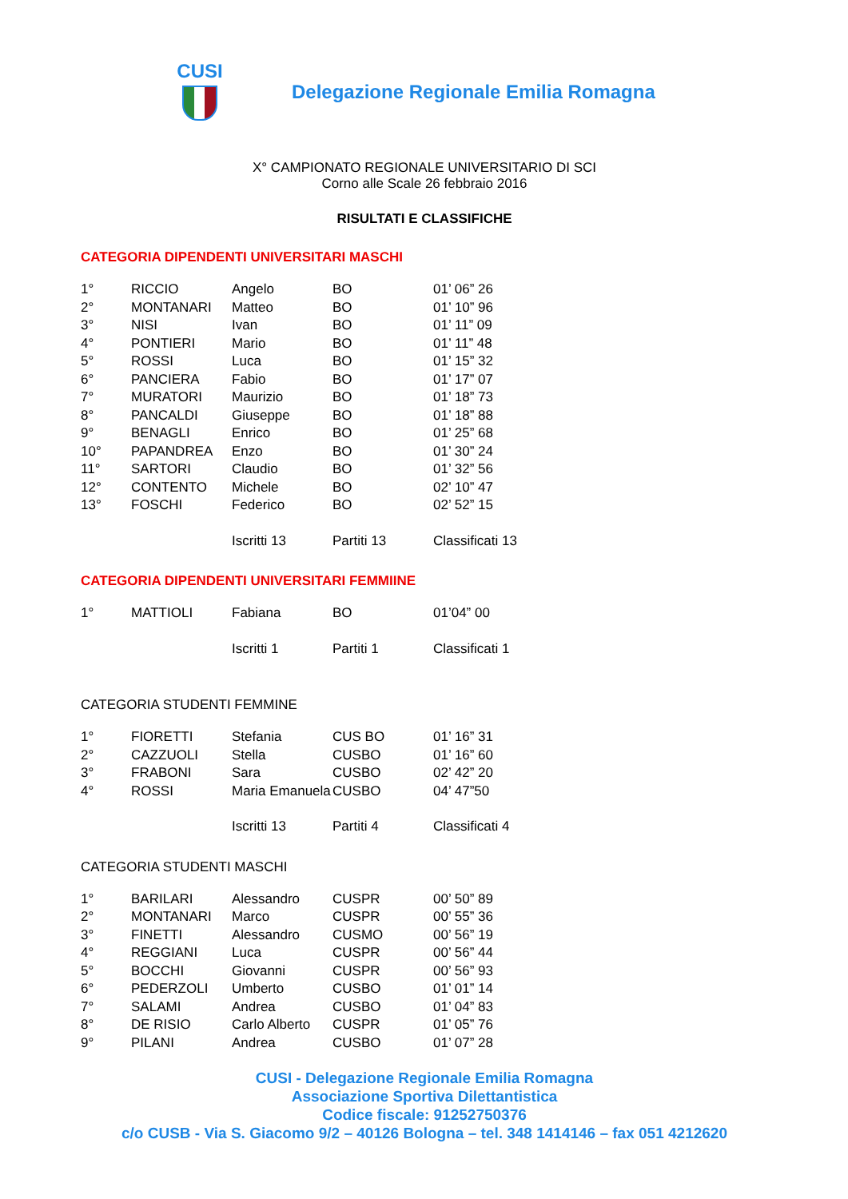CUSI
Delegazione Regionale Emilia Romagna
X° CAMPIONATO REGIONALE UNIVERSITARIO DI SCI
Corno alle Scale 26 febbraio 2016
RISULTATI E CLASSIFICHE
CATEGORIA DIPENDENTI UNIVERSITARI MASCHI
| 1° | RICCIO | Angelo | BO | 01’ 06” 26 |
| 2° | MONTANARI | Matteo | BO | 01’ 10” 96 |
| 3° | NISI | Ivan | BO | 01’ 11” 09 |
| 4° | PONTIERI | Mario | BO | 01’ 11” 48 |
| 5° | ROSSI | Luca | BO | 01’ 15” 32 |
| 6° | PANCIERA | Fabio | BO | 01’ 17” 07 |
| 7° | MURATORI | Maurizio | BO | 01’ 18” 73 |
| 8° | PANCALDI | Giuseppe | BO | 01’ 18” 88 |
| 9° | BENAGLI | Enrico | BO | 01’ 25” 68 |
| 10° | PAPANDREA | Enzo | BO | 01’ 30” 24 |
| 11° | SARTORI | Claudio | BO | 01’ 32” 56 |
| 12° | CONTENTO | Michele | BO | 02’ 10” 47 |
| 13° | FOSCHI | Federico | BO | 02’ 52” 15 |
| | | Iscritti 13 | Partiti 13 | Classificati 13 |
CATEGORIA DIPENDENTI UNIVERSITARI FEMMIINE
| 1° | MATTIOLI | Fabiana | BO | 01’04” 00 |
| | | Iscritti 1 | Partiti 1 | Classificati 1 |
CATEGORIA STUDENTI FEMMINE
| 1° | FIORETTI | Stefania | CUS BO | 01’ 16” 31 |
| 2° | CAZZUOLI | Stella | CUSBO | 01’ 16” 60 |
| 3° | FRABONI | Sara | CUSBO | 02’ 42” 20 |
| 4° | ROSSI | Maria Emanuela | CUSBO | 04’ 47”50 |
| | | Iscritti 13 | Partiti 4 | Classificati 4 |
CATEGORIA STUDENTI MASCHI
| 1° | BARILARI | Alessandro | CUSPR | 00’ 50” 89 |
| 2° | MONTANARI | Marco | CUSPR | 00’ 55” 36 |
| 3° | FINETTI | Alessandro | CUSMO | 00’ 56” 19 |
| 4° | REGGIANI | Luca | CUSPR | 00’ 56” 44 |
| 5° | BOCCHI | Giovanni | CUSPR | 00’ 56” 93 |
| 6° | PEDERZOLI | Umberto | CUSBO | 01’ 01” 14 |
| 7° | SALAMI | Andrea | CUSBO | 01’ 04” 83 |
| 8° | DE RISIO | Carlo Alberto | CUSPR | 01’ 05” 76 |
| 9° | PILANI | Andrea | CUSBO | 01’ 07” 28 |
CUSI - Delegazione Regionale Emilia Romagna
Associazione Sportiva Dilettantistica
Codice fiscale: 91252750376
c/o CUSB - Via S. Giacomo 9/2 – 40126 Bologna – tel. 348 1414146 – fax 051 4212620